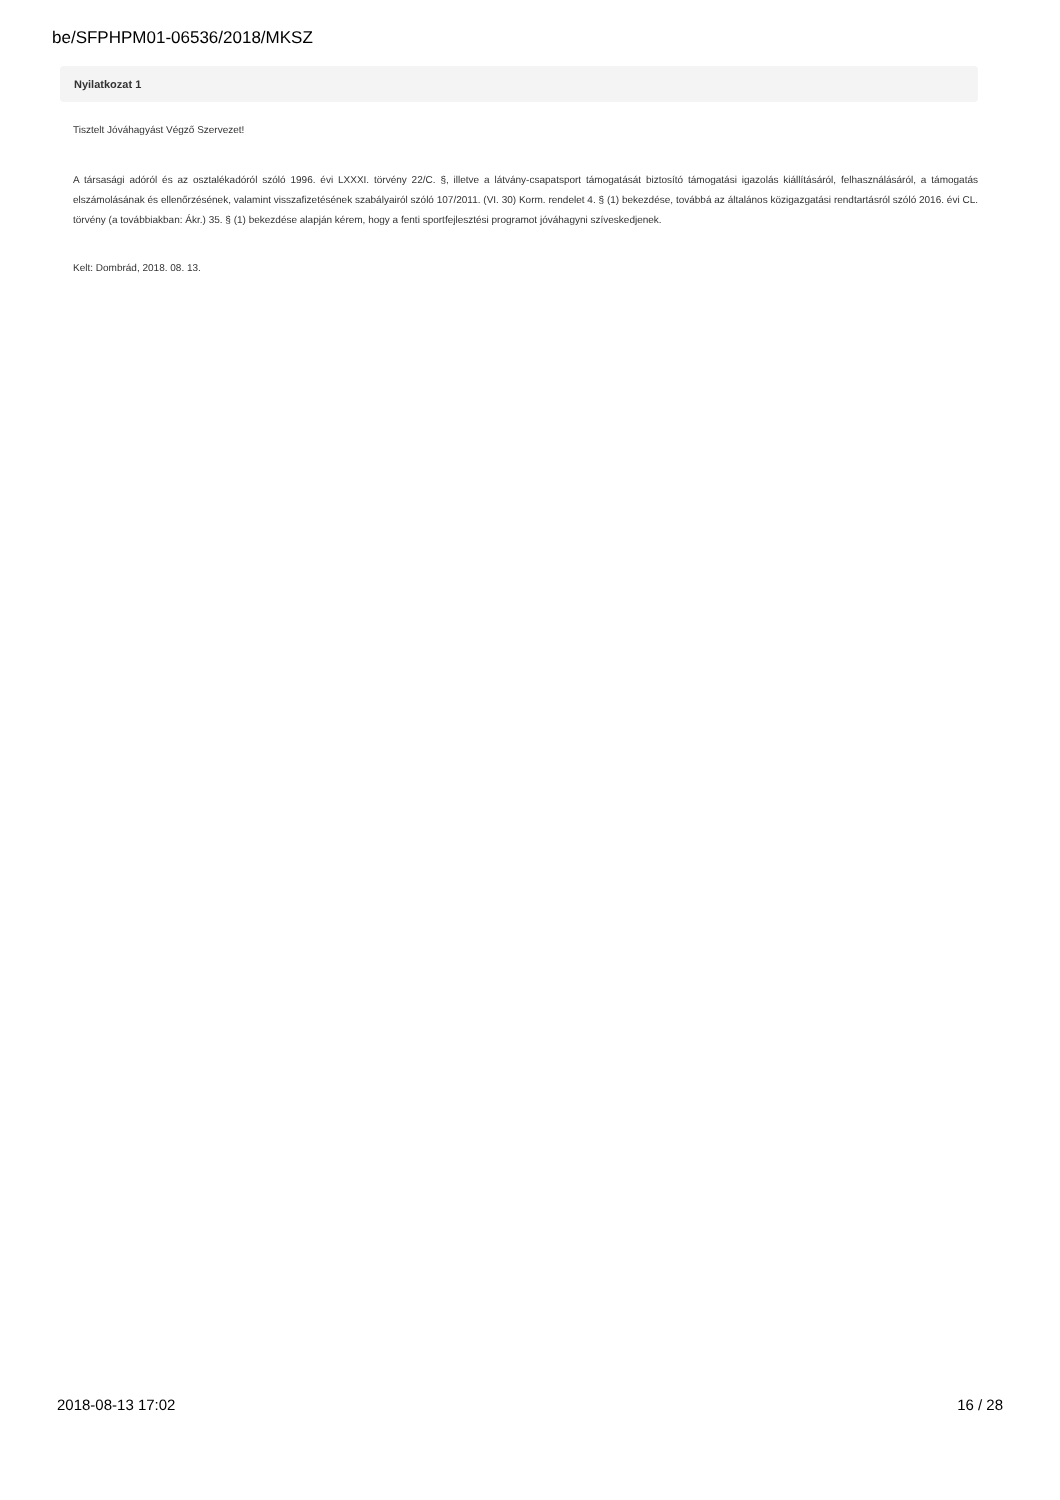be/SFPHPM01-06536/2018/MKSZ
Nyilatkozat 1
Tisztelt Jóváhagyást Végző Szervezet!
A társasági adóról és az osztalékadóról szóló 1996. évi LXXXI. törvény 22/C. §, illetve a látvány-csapatsport támogatását biztosító támogatási igazolás kiállításáról, felhasználásáról, a támogatás elszámolásának és ellenőrzésének, valamint visszafizetésének szabályairól szóló 107/2011. (VI. 30) Korm. rendelet 4. § (1) bekezdése, továbbá az általános közigazgatási rendtartásról szóló 2016. évi CL. törvény (a továbbiakban: Ákr.) 35. § (1) bekezdése alapján kérem, hogy a fenti sportfejlesztési programot jóváhagyni szíveskedjenek.
Kelt: Dombrád, 2018. 08. 13.
2018-08-13 17:02 16 / 28